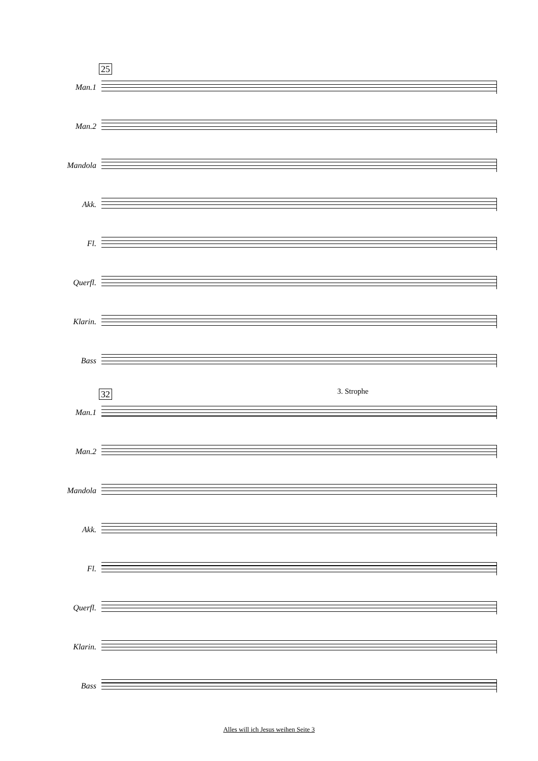25
Man.1
Man.2
Mandola
Akk.
Fl.
Querfl.
Klarin.
Bass
32 3. Strophe
Man.1
Man.2
Mandola
Akk.
Fl.
Querfl.
Klarin.
Bass
Alles will ich Jesus weihen Seite 3